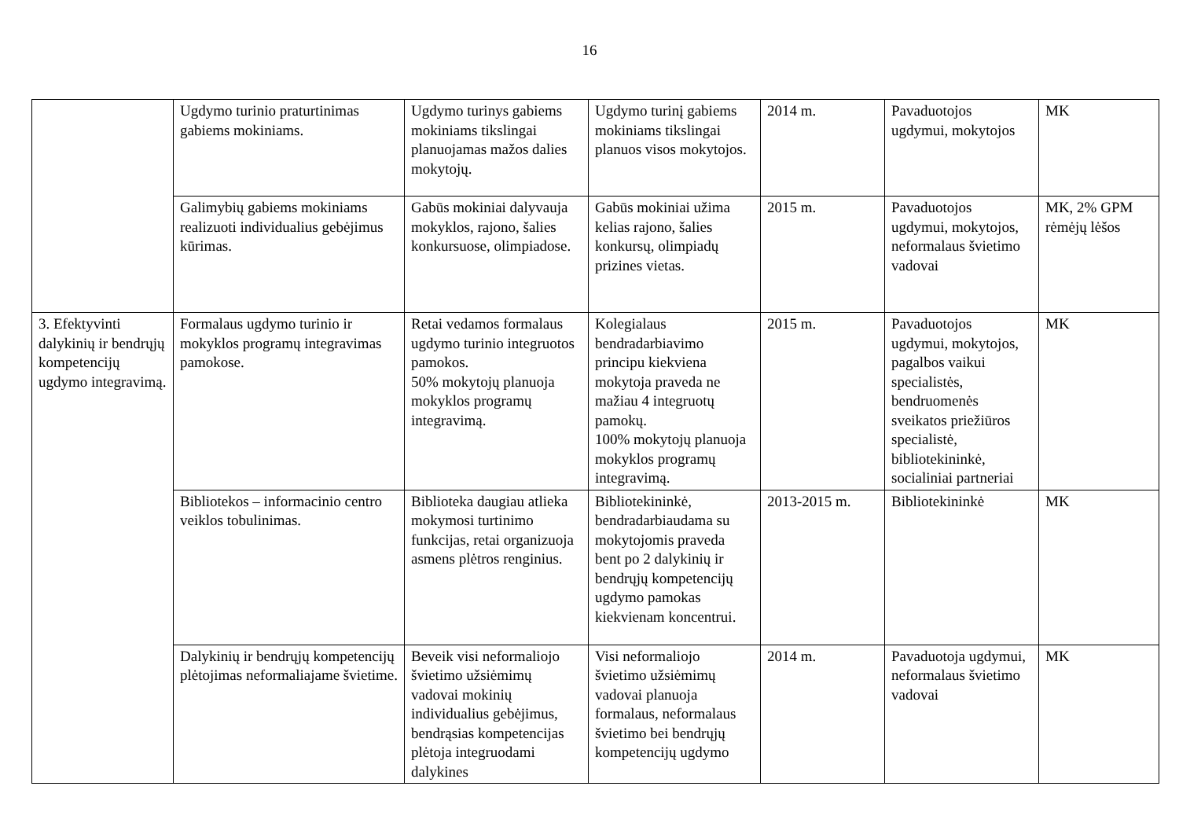16
| | Ugdymo turinio praturtinimas gabiems mokiniams. | Ugdymo turinys gabiems mokiniams tikslingai planuojamas mažos dalies mokytojų. | Ugdymo turinį gabiems mokiniams tikslingai planuos visos mokytojos. | 2014 m. | Pavaduotojos ugdymui, mokytojos | MK |
| | Galimybių gabiems mokiniams realizuoti individualius gebėjimus kūrimas. | Gabūs mokiniai dalyvauja mokyklos, rajono, šalies konkursuose, olimpiadose. | Gabūs mokiniai užima kelias rajono, šalies konkursų, olimpiadų prizines vietas. | 2015 m. | Pavaduotojos ugdymui, mokytojos, neformalaus švietimo vadovai | MK, 2% GPM rėmėjų lėšos |
| 3. Efektyvinti dalykinių ir bendrųjų kompetencijų ugdymo integravimą. | Formalaus ugdymo turinio ir mokyklos programų integravimas pamokose. | Retai vedamos formalaus ugdymo turinio integruotos pamokos. 50% mokytojų planuoja mokyklos programų integravimą. | Kolegialaus bendradarbiavimo principu kiekviena mokytoja praveda ne mažiau 4 integruotų pamokų. 100% mokytojų planuoja mokyklos programų integravimą. | 2015 m. | Pavaduotojos ugdymui, mokytojos, pagalbos vaikui specialistės, bendruomenės sveikatos priežiūros specialistė, bibliotekininkė, socialiniai partneriai | MK |
| | Bibliotekos – informacinio centro veiklos tobulinimas. | Biblioteka daugiau atlieka mokymosi turtinimo funkcijas, retai organizuoja asmens plėtros renginius. | Bibliotekininkė, bendradarbiaudama su mokytojomis praveda bent po 2 dalykinių ir bendrųjų kompetencijų ugdymo pamokas kiekvienam koncentrui. | 2013-2015 m. | Bibliotekininkė | MK |
| | Dalykinių ir bendrųjų kompetencijų plėtojimas neformaliajame švietime. | Beveik visi neformaliojo švietimo užsiėmimų vadovai mokinių individualius gebėjimus, bendrąsias kompetencijas plėtoja integruodami dalykines | Visi neformaliojo švietimo užsiėmimų vadovai planuoja formalaus, neformalaus švietimo bei bendrųjų kompetencijų ugdymo | 2014 m. | Pavaduotoja ugdymui, neformalaus švietimo vadovai | MK |